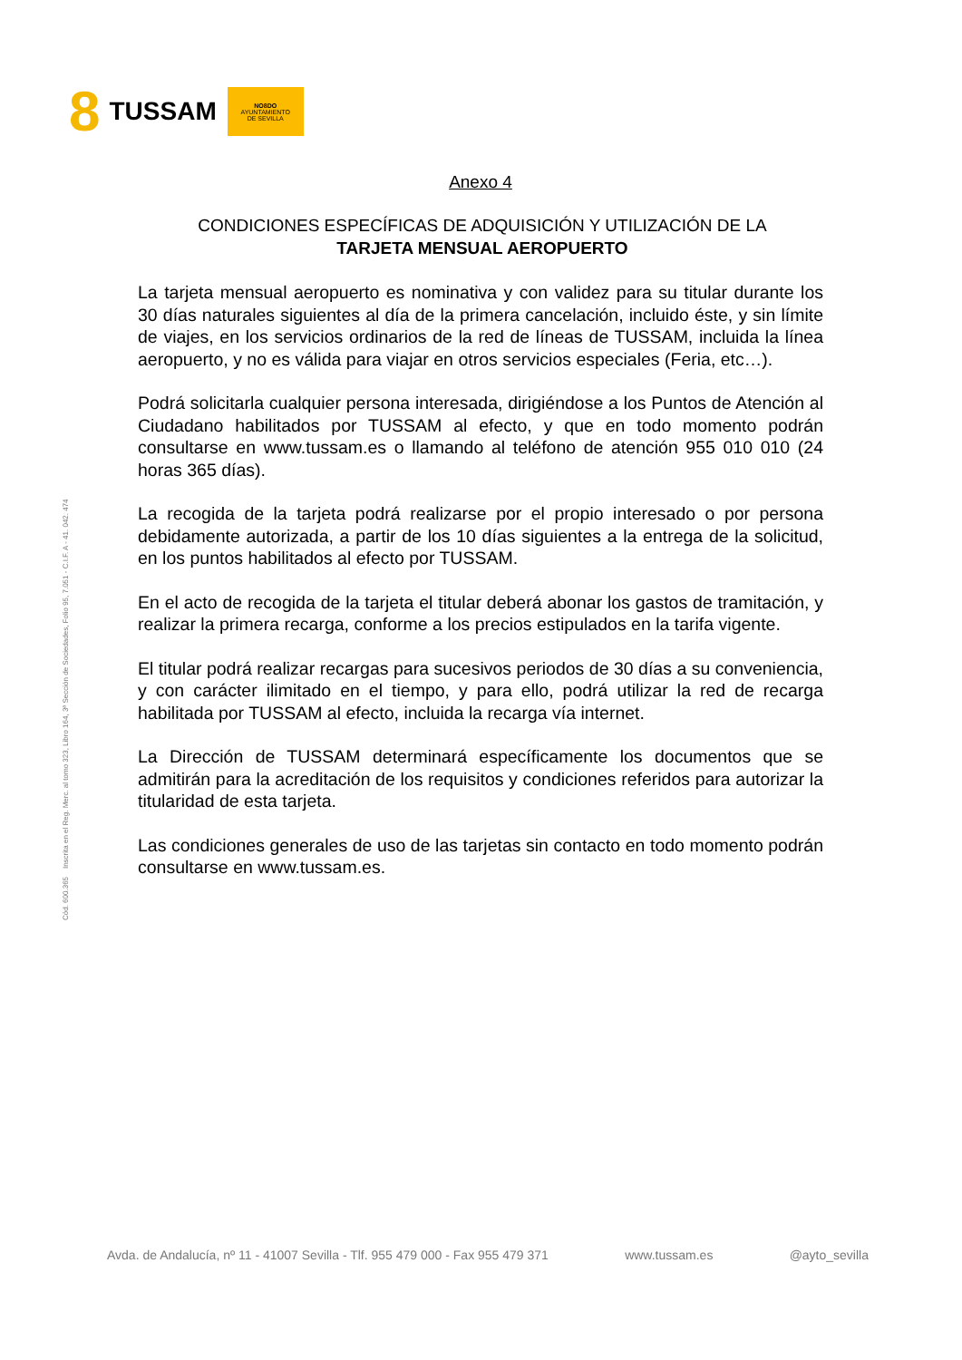8 TUSSAM
NO8DO
AYUNTAMIENTO
DE SEVILLA
Anexo 4
CONDICIONES ESPECÍFICAS DE ADQUISICIÓN Y UTILIZACIÓN DE LA
TARJETA MENSUAL AEROPUERTO
La tarjeta mensual aeropuerto es nominativa y con validez para su titular durante los 30 días naturales siguientes al día de la primera cancelación, incluido éste, y sin límite de viajes, en los servicios ordinarios de la red de líneas de TUSSAM, incluida la línea aeropuerto, y no es válida para viajar en otros servicios especiales (Feria, etc…).
Podrá solicitarla cualquier persona interesada, dirigiéndose a los Puntos de Atención al Ciudadano habilitados por TUSSAM al efecto, y que en todo momento podrán consultarse en www.tussam.es o llamando al teléfono de atención 955 010 010 (24 horas 365 días).
La recogida de la tarjeta podrá realizarse por el propio interesado o por persona debidamente autorizada, a partir de los 10 días siguientes a la entrega de la solicitud, en los puntos habilitados al efecto por TUSSAM.
En el acto de recogida de la tarjeta el titular deberá abonar los gastos de tramitación, y realizar la primera recarga, conforme a los precios estipulados en la tarifa vigente.
El titular podrá realizar recargas para sucesivos periodos de 30 días a su conveniencia, y con carácter ilimitado en el tiempo, y para ello, podrá utilizar la red de recarga habilitada por TUSSAM al efecto, incluida la recarga vía internet.
La Dirección de TUSSAM determinará específicamente los documentos que se admitirán para la acreditación de los requisitos y condiciones referidos para autorizar la titularidad de esta tarjeta.
Las condiciones generales de uso de las tarjetas sin contacto en todo momento podrán consultarse en www.tussam.es.
Cód. 600.365 Inscrita en el Reg. Merc. al tomo 323, Libro 164, 3ª Sección de Sociedades, Folio 95, 7.051 - C.I.F. A - 41. 042. 474
Avda. de Andalucía, nº 11 - 41007 Sevilla - Tlf. 955 479 000 - Fax 955 479 371 www.tussam.es @ayto_sevilla